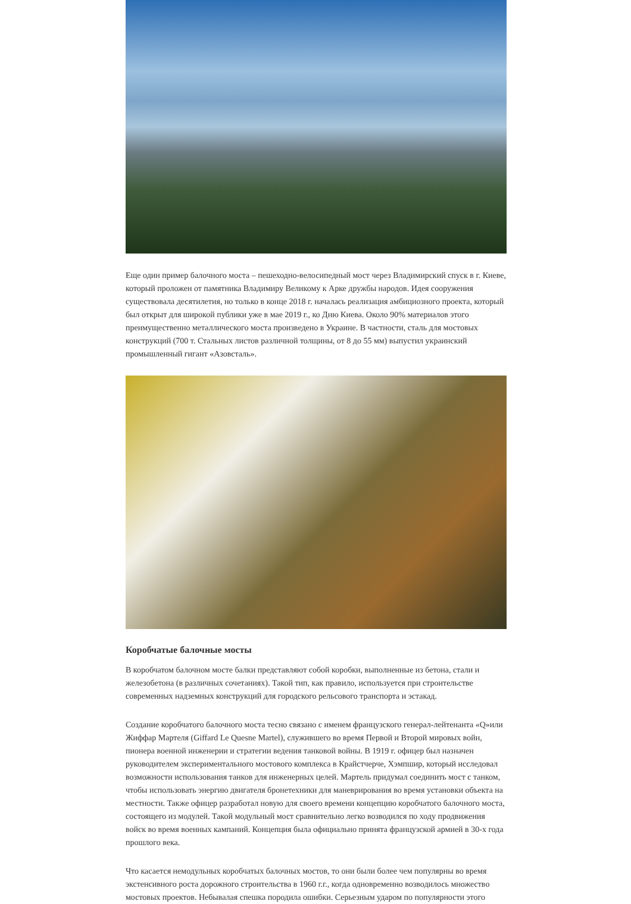Еще один пример балочного моста – пешеходно-велосипедный мост через Владимирский спуск в г. Киеве, который проложен от памятника Владимиру Великому к Арке дружбы народов. Идея сооружения существовала десятилетия, но только в конце 2018 г. началась реализация амбициозного проекта, который был открыт для широкой публики уже в мае 2019 г., ко Дню Киева. Около 90% материалов этого преимущественно металлического моста произведено в Украине. В частности, сталь для мостовых конструкций (700 т. Стальных листов различной толщины, от 8 до 55 мм) выпустил украинский промышленный гигант «Азовсталь».
Коробчатые балочные мосты
В коробчатом балочном мосте балки представляют собой коробки, выполненные из бетона, стали и железобетона (в различных сочетаниях). Такой тип, как правило, используется при строительстве современных надземных конструкций для городского рельсового транспорта и эстакад.
Создание коробчатого балочного моста тесно связано с именем французского генерал-лейтенанта «Q»или Жиффар Мартеля (Giffard Le Quesne Martel), служившего во время Первой и Второй мировых войн, пионера военной инженерии и стратегии ведения танковой войны. В 1919 г. офицер был назначен руководителем экспериментального мостового комплекса в Крайстчерче, Хэмпшир, который исследовал возможности использования танков для инженерных целей. Мартель придумал соединить мост с танком, чтобы использовать энергию двигателя бронетехники для маневрирования во время установки объекта на местности. Также офицер разработал новую для своего времени концепцию коробчатого балочного моста, состоящего из модулей. Такой модульный мост сравнительно легко возводился по ходу продвижения войск во время военных кампаний. Концепция была официально принята французской армией в 30-х года прошлого века.
Что касается немодульных коробчатых балочных мостов, то они были более чем популярны во время экстенсивного роста дорожного строительства в 1960 г.г., когда одновременно возводилось множество мостовых проектов. Небывалая спешка породила ошибки. Серьезным ударом по популярности этого